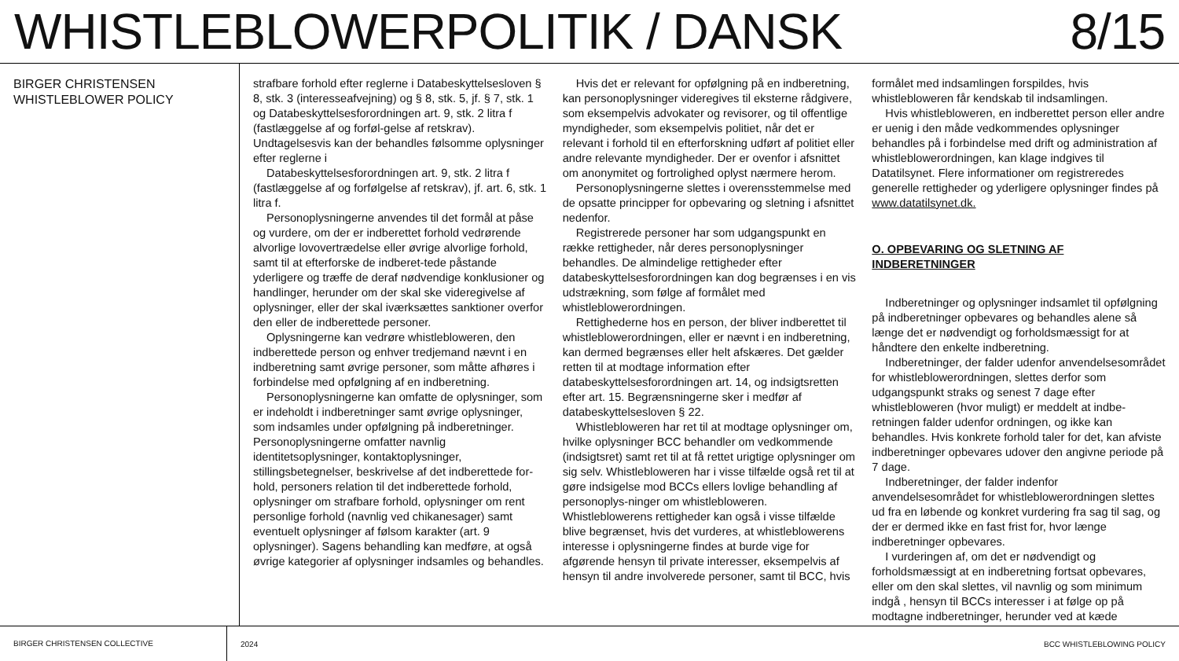WHISTLEBLOWERPOLITIK / DANSK 8/15
BIRGER CHRISTENSEN
WHISTLEBLOWER POLICY
strafbare forhold efter reglerne i Databeskyttelses­loven § 8, stk. 3 (interesseafvejning) og § 8, stk. 5, jf. § 7, stk. 1 og Databeskyttelsesforordningen art. 9, stk. 2 litra f (fastlæggelse af og forføl-gelse af retskrav). Undtagelsesvis kan der behandles følsomme oplysninger efter reglerne i
Databeskyttelsesforordningen art. 9, stk. 2 litra f (fastlæggelse af og forfølgelse af retskrav), jf. art. 6, stk. 1 litra f.
Personoplysningerne anvendes til det formål at påse og vurdere, om der er indberettet forhold vedrørende alvorlige lovovertrædelse eller øvrige alvorlige forhold, samt til at efterforske de indberet-tede påstande yderligere og træffe de deraf nødvendige konklusioner og handlinger, herunder om der skal ske videregivelse af oplysninger, eller der skal iværksættes sanktioner overfor den eller de indberettede personer.
Oplysningerne kan vedrøre whistlebloweren, den indberettede person og enhver tredjemand nævnt i en indberetning samt øvrige personer, som måtte afhøres i forbindelse med opfølgning af en indberetning.
Personoplysningerne kan omfatte de oplysninger, som er indeholdt i indberetninger samt øvrige oplysninger, som indsamles under opfølgning på indberetninger. Personoplysningerne omfatter navnlig identitetsoplysninger, kontaktoplysninger, stillingsbetegnelser, beskrivelse af det indberettede for-hold, personers relation til det indberettede forhold, oplysninger om strafbare forhold, oplysninger om rent personlige forhold (navnlig ved chikanesager) samt eventuelt oplysninger af følsom karakter (art. 9 oplysninger). Sagens behandling kan medføre, at også øvrige kategorier af oplysninger indsamles og behandles.
Hvis det er relevant for opfølgning på en indberetning, kan personoplysninger videregives til eksterne rådgivere, som eksempelvis advokater og revisorer, og til offentlige myndigheder, som eksempelvis politiet, når det er relevant i forhold til en efterforskning udført af politiet eller andre relevante myndigheder. Der er ovenfor i afsnittet om anonymitet og fortrolighed oplyst nærmere herom.
Personoplysningerne slettes i overensstemmelse med de opsatte principper for opbevaring og sletning i afsnittet nedenfor.
Registrerede personer har som udgangspunkt en række rettigheder, når deres personoplysninger behandles. De almindelige rettigheder efter databeskyttelsesforordningen kan dog begrænses i en vis udstrækning, som følge af formålet med whistleblowerordningen.
Rettighederne hos en person, der bliver indberettet til whistleblowerordningen, eller er nævnt i en indberetning, kan dermed begrænses eller helt afskæres. Det gælder retten til at modtage information efter databeskyttelsesforordningen art. 14, og indsigtsretten efter art. 15. Begrænsningerne sker i medfør af databeskyttelsesloven § 22.
Whistlebloweren har ret til at modtage oplysninger om, hvilke oplysninger BCC behandler om vedkommende (indsigtsret) samt ret til at få rettet urigtige oplysninger om sig selv. Whistlebloweren har i visse tilfælde også ret til at gøre indsigelse mod BCCs ellers lovlige behandling af personoplys-ninger om whistlebloweren. Whistleblowerens rettigheder kan også i visse tilfælde blive begrænset, hvis det vurderes, at whistleblowerens interesse i oplysningerne findes at burde vige for afgørende hensyn til private interesser, eksempelvis af hensyn til andre involverede personer, samt til BCC, hvis
formålet med indsamlingen forspildes, hvis whistlebloweren får kendskab til indsamlingen.
Hvis whistlebloweren, en indberettet person eller andre er uenig i den måde vedkommendes oplysninger behandles på i forbindelse med drift og administration af whistleblowerordningen, kan klage indgives til Datatilsynet. Flere informationer om registreredes generelle rettigheder og yderligere oplysninger findes på www.datatilsynet.dk.
O. OPBEVARING OG SLETNING AF INDBERETNINGER
Indberetninger og oplysninger indsamlet til opfølgning på indberetninger opbevares og behandles alene så længe det er nødvendigt og forholdsmæssigt for at håndtere den enkelte indberetning.
Indberetninger, der falder udenfor anvendelsesområdet for whistleblowerordningen, slettes derfor som udgangspunkt straks og senest 7 dage efter whistlebloweren (hvor muligt) er meddelt at indbe-retningen falder udenfor ordningen, og ikke kan behandles. Hvis konkrete forhold taler for det, kan afviste indberetninger opbevares udover den angivne periode på 7 dage.
Indberetninger, der falder indenfor anvendelsesområdet for whistleblowerordningen slettes ud fra en løbende og konkret vurdering fra sag til sag, og der er dermed ikke en fast frist for, hvor længe indberetninger opbevares.
I vurderingen af, om det er nødvendigt og forholdsmæssigt at en indberetning fortsat opbevares, eller om den skal slettes, vil navnlig og som minimum indgå , hensyn til BCCs interesser i at følge op på modtagne indberetninger, herunder ved at kæde
BIRGER CHRISTENSEN COLLECTIVE
2024 BCC WHISTLEBLOWING POLICY